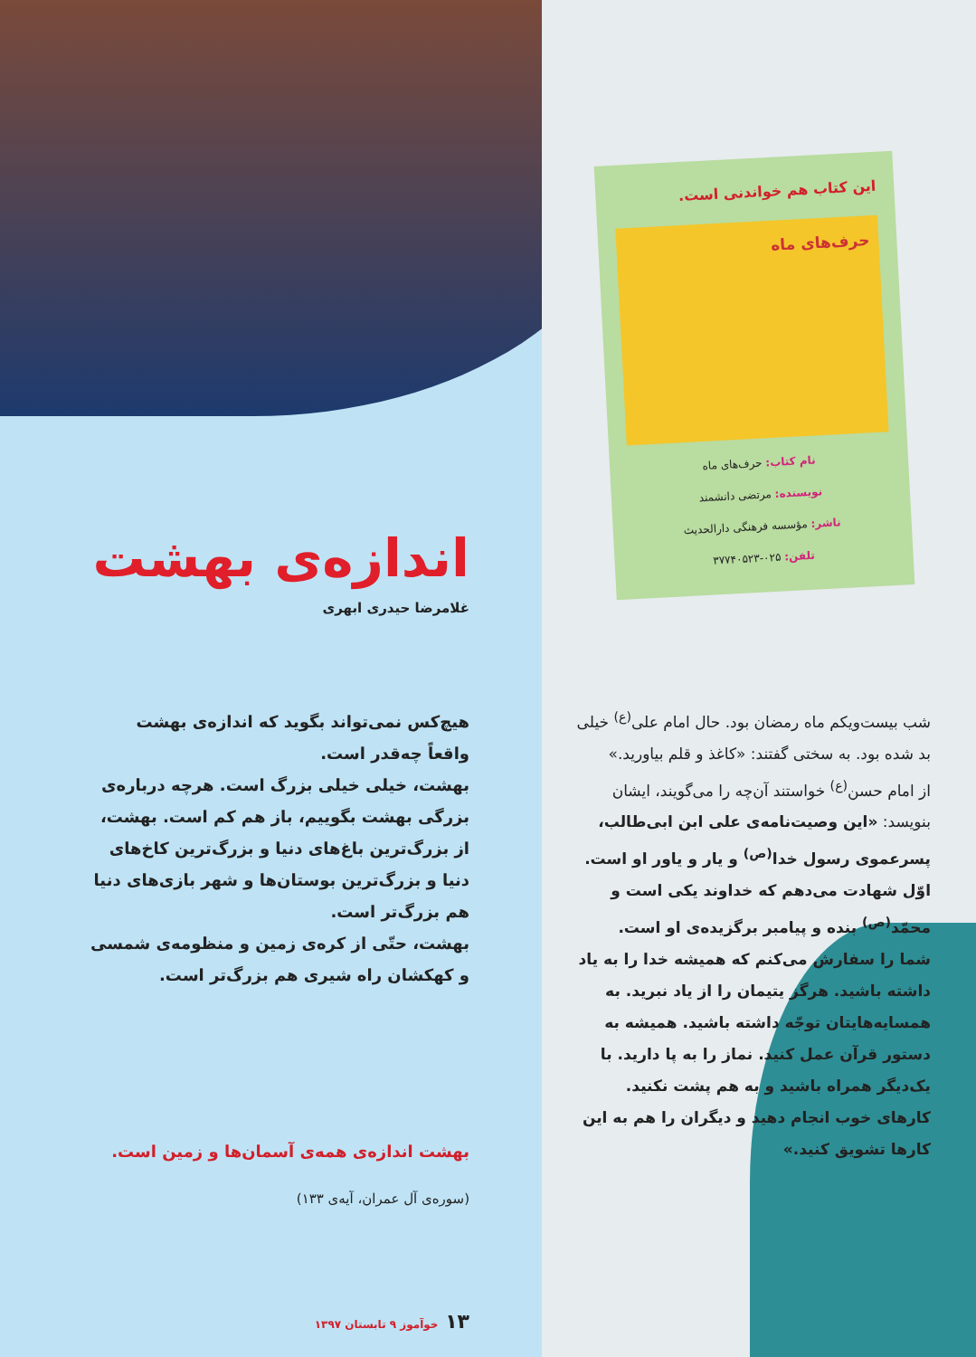این کتاب هم خواندنی است.
حرف‌های ماه
نام کتاب: حرف‌های ماه
نویسنده: مرتضی دانشمند
ناشر: مؤسسه فرهنگی دارالحدیث
تلفن: ۰۲۵-۳۷۷۴۰۵۲۳
شب بیست‌ویکم ماه رمضان بود. حال امام علی<sup>(ع)</sup> خیلی بد شده بود. به سختی گفتند: «کاغذ و قلم بیاورید.»
از امام حسن<sup>(ع)</sup> خواستند آن‌چه را می‌گویند، ایشان بنویسد: «این وصیت‌نامه‌ی علی ابن ابی‌طالب، پسرعموی رسول خدا<sup>(ص)</sup> و یار و یاور او است. اوّل شهادت می‌دهم که خداوند یکی است و محمّد<sup>(ص)</sup> بنده و پیامبر برگزیده‌ی او است.
شما را سفارش می‌کنم که همیشه خدا را به یاد داشته باشید. هرگز یتیمان را از یاد نبرید. به همسایه‌هایتان توجّه داشته باشید. همیشه به دستور قرآن عمل کنید. نماز را به پا دارید. با یک‌دیگر همراه باشید و به هم پشت نکنید. کارهای خوب انجام دهید و دیگران را هم به این کارها تشویق کنید.»
اندازه‌ی بهشت
غلامرضا حیدری ابهری
هیچ‌کس نمی‌تواند بگوید که اندازه‌ی بهشت واقعاً چه‌قدر است.
بهشت، خیلی خیلی بزرگ است. هرچه درباره‌ی بزرگی بهشت بگوییم، باز هم کم است. بهشت، از بزرگ‌ترین باغ‌های دنیا و بزرگ‌ترین کاخ‌های دنیا و بزرگ‌ترین بوستان‌ها و شهر بازی‌های دنیا هم بزرگ‌تر است.
بهشت، حتّی از کره‌ی زمین و منظومه‌ی شمسی و کهکشان راه شیری هم بزرگ‌تر است.
بهشت اندازه‌ی همه‌ی آسمان‌ها و زمین است.
(سوره‌ی آل عمران، آیه‌ی ۱۳۳)
۱۳ خوآموز ۹ تابستان ۱۳۹۷